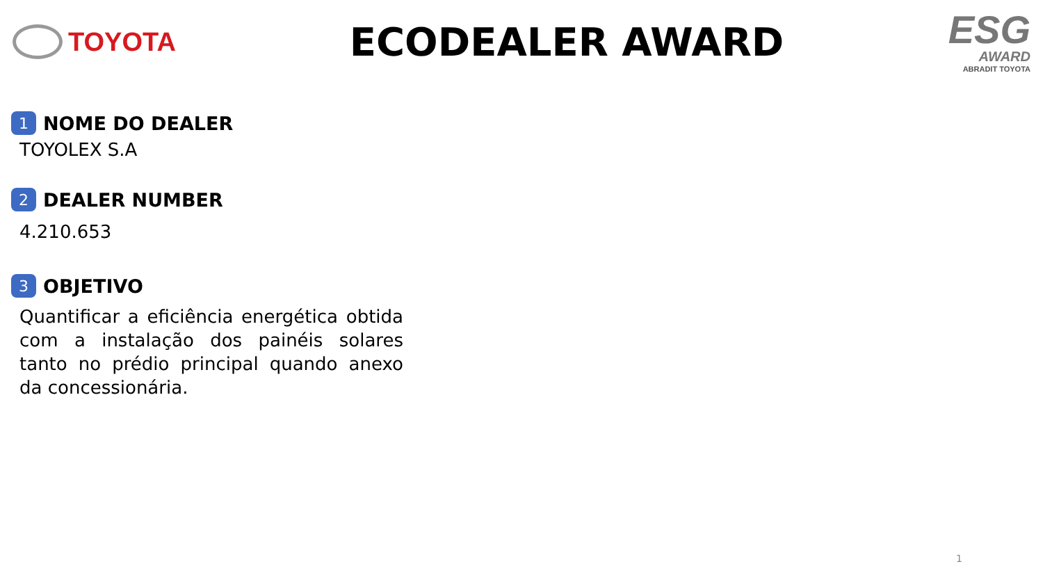TOYOTA
ECODEALER AWARD
ESG
AWARD
ABRADIT TOYOTA
1 NOME DO DEALER
TOYOLEX S.A
2 DEALER NUMBER
4.210.653
3 OBJETIVO
Quantificar a eficiência energética obtida com a instalação dos painéis solares tanto no prédio principal quando anexo da concessionária.
1